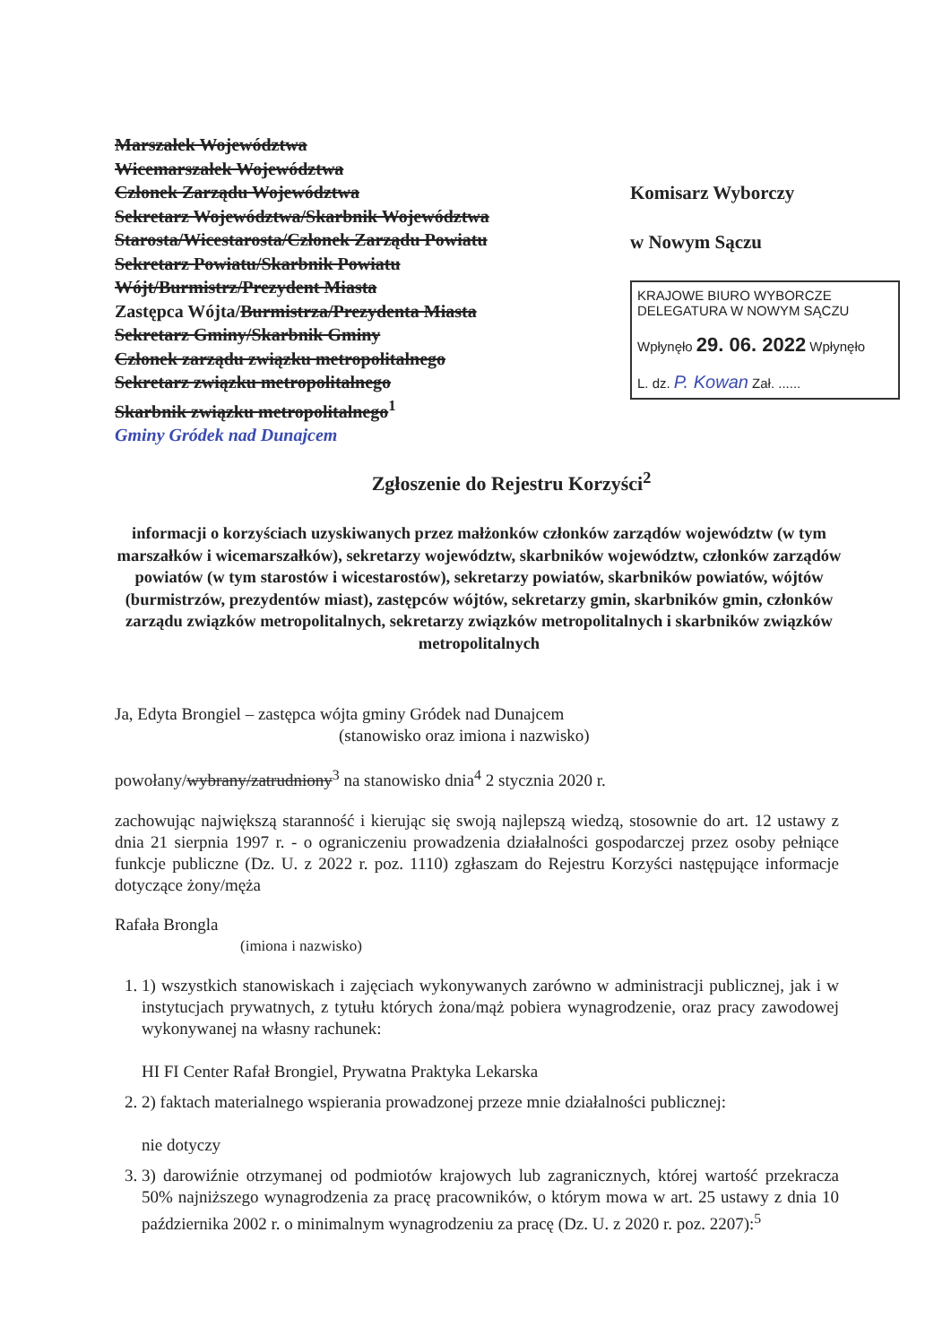Marszałek Województwa
Wicemarszałek Województwa
Członek Zarządu Województwa
Sekretarz Województwa/Skarbnik Województwa
Starosta/Wicestarosta/Członek Zarządu Powiatu
Sekretarz Powiatu/Skarbnik Powiatu
Wójt/Burmistrz/Prezydent Miasta
Zastępca Wójta/Burmistrza/Prezydenta Miasta
Sekretarz Gminy/Skarbnik Gminy
Członek zarządu związku metropolitalnego
Sekretarz związku metropolitalnego
Skarbnik związku metropolitalnego<sup>1</sup>
Gminy Gródek nad Dunajcem
Komisarz Wyborczy
w Nowym Sączu
KRAJOWE BIURO WYBORCZE
DELEGATURA W NOWYM SĄCZU
Wpłynęło 29. 06. 2022 Wpłynęło
L. dz. P. Kowan Zał. ......
Zgłoszenie do Rejestru Korzyści<sup>2</sup>
informacji o korzyściach uzyskiwanych przez małżonków członków zarządów województw (w tym marszałków i wicemarszałków), sekretarzy województw, skarbników województw, członków zarządów powiatów (w tym starostów i wicestarostów), sekretarzy powiatów, skarbników powiatów, wójtów (burmistrzów, prezydentów miast), zastępców wójtów, sekretarzy gmin, skarbników gmin, członków zarządu związków metropolitalnych, sekretarzy związków metropolitalnych i skarbników związków metropolitalnych
Ja, Edyta Brongiel – zastępca wójta gminy Gródek nad Dunajcem
(stanowisko oraz imiona i nazwisko)
powołany/wybrany/zatrudniony<sup>3</sup> na stanowisko dnia<sup>4</sup> 2 stycznia 2020 r.
zachowując największą staranność i kierując się swoją najlepszą wiedzą, stosownie do art. 12 ustawy z dnia 21 sierpnia 1997 r. - o ograniczeniu prowadzenia działalności gospodarczej przez osoby pełniące funkcje publiczne (Dz. U. z 2022 r. poz. 1110) zgłaszam do Rejestru Korzyści następujące informacje dotyczące żony/męża
Rafała Brongla
(imiona i nazwisko)
1. 1) wszystkich stanowiskach i zajęciach wykonywanych zarówno w administracji publicznej, jak i w instytucjach prywatnych, z tytułu których żona/mąż pobiera wynagrodzenie, oraz pracy zawodowej wykonywanej na własny rachunek:
HI FI Center Rafał Brongiel, Prywatna Praktyka Lekarska
2. 2) faktach materialnego wspierania prowadzonej przeze mnie działalności publicznej:
nie dotyczy
3. 3) darowiźnie otrzymanej od podmiotów krajowych lub zagranicznych, której wartość przekracza 50% najniższego wynagrodzenia za pracę pracowników, o którym mowa w art. 25 ustawy z dnia 10 października 2002 r. o minimalnym wynagrodzeniu za pracę (Dz. U. z 2020 r. poz. 2207):<sup>5</sup>